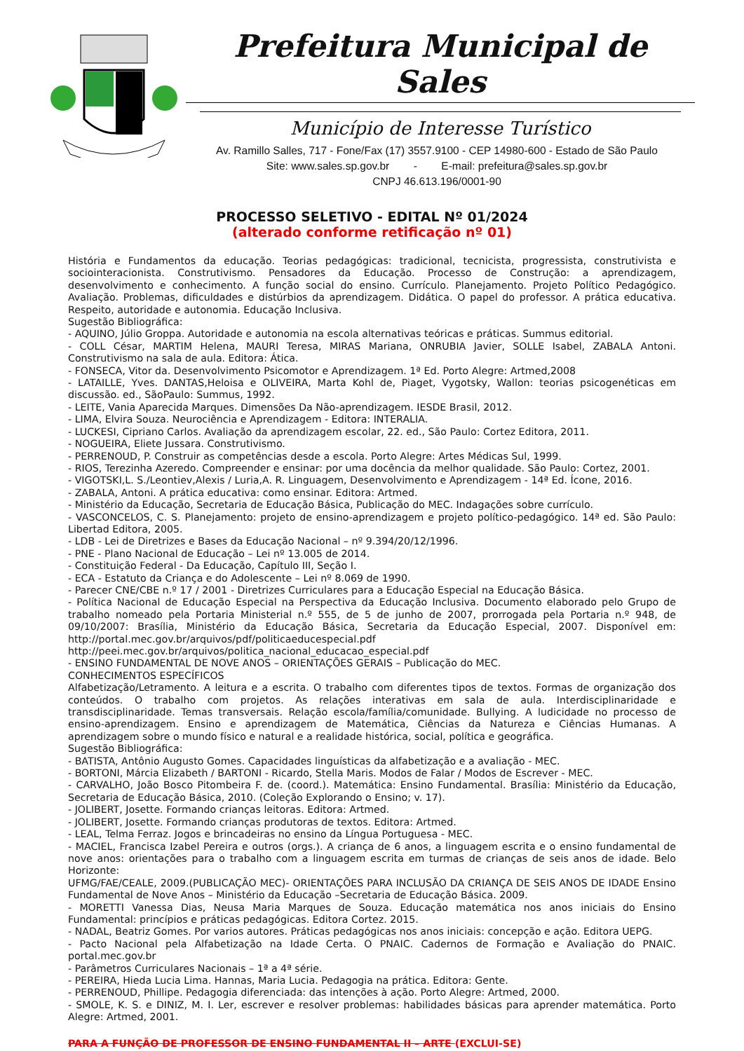Prefeitura Municipal de Sales
Município de Interesse Turístico
Av. Ramillo Salles, 717 - Fone/Fax (17) 3557.9100 - CEP 14980-600 - Estado de São Paulo
Site: www.sales.sp.gov.br - E-mail: prefeitura@sales.sp.gov.br
CNPJ 46.613.196/0001-90
PROCESSO SELETIVO - EDITAL Nº 01/2024
(alterado conforme retificação nº 01)
História e Fundamentos da educação. Teorias pedagógicas: tradicional, tecnicista, progressista, construtivista e sociointeracionista. Construtivismo. Pensadores da Educação. Processo de Construção: a aprendizagem, desenvolvimento e conhecimento. A função social do ensino. Currículo. Planejamento. Projeto Político Pedagógico. Avaliação. Problemas, dificuldades e distúrbios da aprendizagem. Didática. O papel do professor. A prática educativa. Respeito, autoridade e autonomia. Educação Inclusiva.
Sugestão Bibliográfica:
- AQUINO, Júlio Groppa. Autoridade e autonomia na escola alternativas teóricas e práticas. Summus editorial.
- COLL César, MARTIM Helena, MAURI Teresa, MIRAS Mariana, ONRUBIA Javier, SOLLE Isabel, ZABALA Antoni. Construtivismo na sala de aula. Editora: Ática.
- FONSECA, Vitor da. Desenvolvimento Psicomotor e Aprendizagem. 1ª Ed. Porto Alegre: Artmed,2008
- LATAILLE, Yves. DANTAS,Heloisa e OLIVEIRA, Marta Kohl de, Piaget, Vygotsky, Wallon: teorias psicogenéticas em discussão. ed., SãoPaulo: Summus, 1992.
- LEITE, Vania Aparecida Marques. Dimensões Da Não-aprendizagem. IESDE Brasil, 2012.
- LIMA, Elvira Souza. Neurociência e Aprendizagem - Editora: INTERALIA.
- LUCKESI, Cipriano Carlos. Avaliação da aprendizagem escolar, 22. ed., São Paulo: Cortez Editora, 2011.
- NOGUEIRA, Eliete Jussara. Construtivismo.
- PERRENOUD, P. Construir as competências desde a escola. Porto Alegre: Artes Médicas Sul, 1999.
- RIOS, Terezinha Azeredo. Compreender e ensinar: por uma docência da melhor qualidade. São Paulo: Cortez, 2001.
- VIGOTSKI,L. S./Leontiev,Alexis / Luria,A. R. Linguagem, Desenvolvimento e Aprendizagem - 14ª Ed. Ícone, 2016.
- ZABALA, Antoni. A prática educativa: como ensinar. Editora: Artmed.
- Ministério da Educação, Secretaria de Educação Básica, Publicação do MEC. Indagações sobre currículo.
- VASCONCELOS, C. S. Planejamento: projeto de ensino-aprendizagem e projeto político-pedagógico. 14ª ed. São Paulo: Libertad Editora, 2005.
- LDB - Lei de Diretrizes e Bases da Educação Nacional – nº 9.394/20/12/1996.
- PNE - Plano Nacional de Educação – Lei nº 13.005 de 2014.
- Constituição Federal - Da Educação, Capítulo III, Seção I.
- ECA - Estatuto da Criança e do Adolescente – Lei nº 8.069 de 1990.
- Parecer CNE/CBE n.º 17 / 2001 - Diretrizes Curriculares para a Educação Especial na Educação Básica.
- Política Nacional de Educação Especial na Perspectiva da Educação Inclusiva. Documento elaborado pelo Grupo de trabalho nomeado pela Portaria Ministerial n.º 555, de 5 de junho de 2007, prorrogada pela Portaria n.º 948, de 09/10/2007: Brasília, Ministério da Educação Básica, Secretaria da Educação Especial, 2007. Disponível em: http://portal.mec.gov.br/arquivos/pdf/politicaeducespecial.pdf
http://peei.mec.gov.br/arquivos/politica_nacional_educacao_especial.pdf
- ENSINO FUNDAMENTAL DE NOVE ANOS – ORIENTAÇÕES GERAIS – Publicação do MEC.
CONHECIMENTOS ESPECÍFICOS
Alfabetização/Letramento. A leitura e a escrita. O trabalho com diferentes tipos de textos. Formas de organização dos conteúdos. O trabalho com projetos. As relações interativas em sala de aula. Interdisciplinaridade e transdisciplinaridade. Temas transversais. Relação escola/família/comunidade. Bullying. A ludicidade no processo de ensino-aprendizagem. Ensino e aprendizagem de Matemática, Ciências da Natureza e Ciências Humanas. A aprendizagem sobre o mundo físico e natural e a realidade histórica, social, política e geográfica.
Sugestão Bibliográfica:
- BATISTA, Antônio Augusto Gomes. Capacidades linguísticas da alfabetização e a avaliação - MEC.
- BORTONI, Márcia Elizabeth / BARTONI - Ricardo, Stella Maris. Modos de Falar / Modos de Escrever - MEC.
- CARVALHO, João Bosco Pitombeira F. de. (coord.). Matemática: Ensino Fundamental. Brasília: Ministério da Educação, Secretaria de Educação Básica, 2010. (Coleção Explorando o Ensino; v. 17).
- JOLIBERT, Josette. Formando crianças leitoras. Editora: Artmed.
- JOLIBERT, Josette. Formando crianças produtoras de textos. Editora: Artmed.
- LEAL, Telma Ferraz. Jogos e brincadeiras no ensino da Língua Portuguesa - MEC.
- MACIEL, Francisca Izabel Pereira e outros (orgs.). A criança de 6 anos, a linguagem escrita e o ensino fundamental de nove anos: orientações para o trabalho com a linguagem escrita em turmas de crianças de seis anos de idade. Belo Horizonte:
UFMG/FAE/CEALE, 2009.(PUBLICAÇÃO MEC)- ORIENTAÇÕES PARA INCLUSÃO DA CRIANÇA DE SEIS ANOS DE IDADE Ensino Fundamental de Nove Anos – Ministério da Educação –Secretaria de Educação Básica. 2009.
- MORETTI Vanessa Dias, Neusa Maria Marques de Souza. Educação matemática nos anos iniciais do Ensino Fundamental: princípios e práticas pedagógicas. Editora Cortez. 2015.
- NADAL, Beatriz Gomes. Por varios autores. Práticas pedagógicas nos anos iniciais: concepção e ação. Editora UEPG.
- Pacto Nacional pela Alfabetização na Idade Certa. O PNAIC. Cadernos de Formação e Avaliação do PNAIC. portal.mec.gov.br
- Parâmetros Curriculares Nacionais – 1ª a 4ª série.
- PEREIRA, Hieda Lucia Lima. Hannas, Maria Lucia. Pedagogia na prática. Editora: Gente.
- PERRENOUD, Phillipe. Pedagogia diferenciada: das intenções à ação. Porto Alegre: Artmed, 2000.
- SMOLE, K. S. e DINIZ, M. I. Ler, escrever e resolver problemas: habilidades básicas para aprender matemática. Porto Alegre: Artmed, 2001.
PARA A FUNÇÃO DE PROFESSOR DE ENSINO FUNDAMENTAL II – ARTE (EXCLUI-SE)